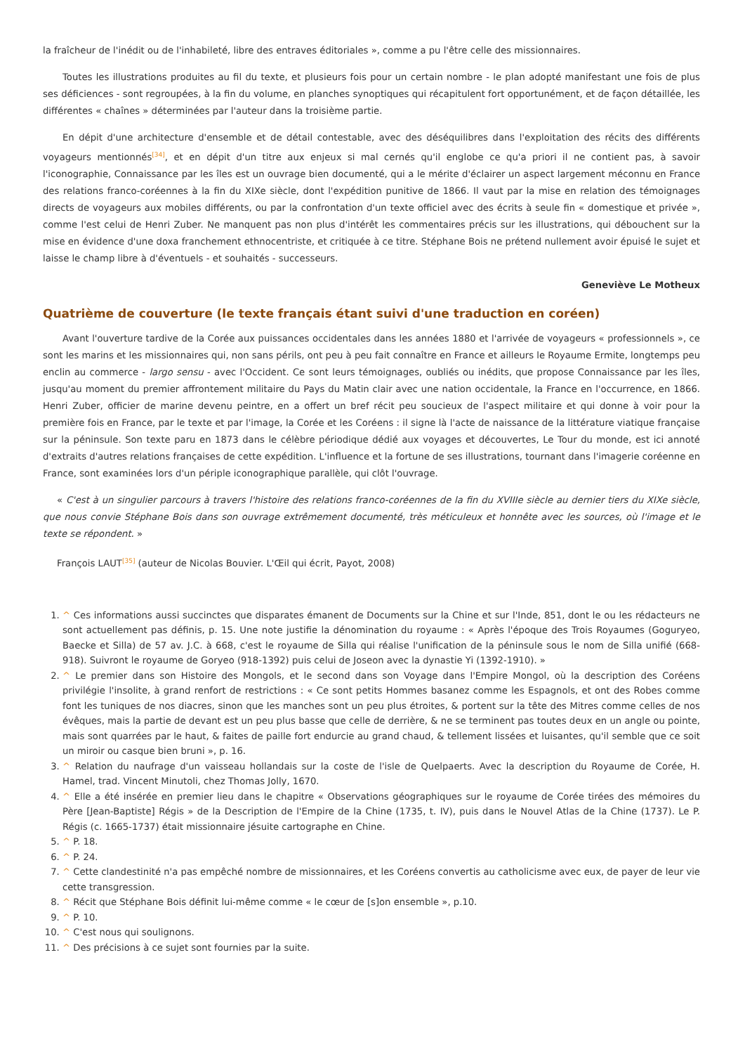la fraîcheur de l'inédit ou de l'inhabileté, libre des entraves éditoriales », comme a pu l'être celle des missionnaires.
Toutes les illustrations produites au fil du texte, et plusieurs fois pour un certain nombre - le plan adopté manifestant une fois de plus ses déficiences - sont regroupées, à la fin du volume, en planches synoptiques qui récapitulent fort opportunément, et de façon détaillée, les différentes « chaînes » déterminées par l'auteur dans la troisième partie.
En dépit d'une architecture d'ensemble et de détail contestable, avec des déséquilibres dans l'exploitation des récits des différents voyageurs mentionnés<sup>[34]</sup>, et en dépit d'un titre aux enjeux si mal cernés qu'il englobe ce qu'a priori il ne contient pas, à savoir l'iconographie, Connaissance par les îles est un ouvrage bien documenté, qui a le mérite d'éclairer un aspect largement méconnu en France des relations franco-coréennes à la fin du XIXe siècle, dont l'expédition punitive de 1866. Il vaut par la mise en relation des témoignages directs de voyageurs aux mobiles différents, ou par la confrontation d'un texte officiel avec des écrits à seule fin « domestique et privée », comme l'est celui de Henri Zuber. Ne manquent pas non plus d'intérêt les commentaires précis sur les illustrations, qui débouchent sur la mise en évidence d'une doxa franchement ethnocentriste, et critiquée à ce titre. Stéphane Bois ne prétend nullement avoir épuisé le sujet et laisse le champ libre à d'éventuels - et souhaités - successeurs.
Geneviève Le Motheux
Quatrième de couverture (le texte français étant suivi d'une traduction en coréen)
Avant l'ouverture tardive de la Corée aux puissances occidentales dans les années 1880 et l'arrivée de voyageurs « professionnels », ce sont les marins et les missionnaires qui, non sans périls, ont peu à peu fait connaître en France et ailleurs le Royaume Ermite, longtemps peu enclin au commerce - largo sensu - avec l'Occident. Ce sont leurs témoignages, oubliés ou inédits, que propose Connaissance par les îles, jusqu'au moment du premier affrontement militaire du Pays du Matin clair avec une nation occidentale, la France en l'occurrence, en 1866. Henri Zuber, officier de marine devenu peintre, en a offert un bref récit peu soucieux de l'aspect militaire et qui donne à voir pour la première fois en France, par le texte et par l'image, la Corée et les Coréens : il signe là l'acte de naissance de la littérature viatique française sur la péninsule. Son texte paru en 1873 dans le célèbre périodique dédié aux voyages et découvertes, Le Tour du monde, est ici annoté d'extraits d'autres relations françaises de cette expédition. L'influence et la fortune de ses illustrations, tournant dans l'imagerie coréenne en France, sont examinées lors d'un périple iconographique parallèle, qui clôt l'ouvrage.
« C'est à un singulier parcours à travers l'histoire des relations franco-coréennes de la fin du XVIIIe siècle au dernier tiers du XIXe siècle, que nous convie Stéphane Bois dans son ouvrage extrêmement documenté, très méticuleux et honnête avec les sources, où l'image et le texte se répondent. »
François LAUT<sup>[35]</sup> (auteur de Nicolas Bouvier. L'Œil qui écrit, Payot, 2008)
1. ^ Ces informations aussi succinctes que disparates émanent de Documents sur la Chine et sur l'Inde, 851, dont le ou les rédacteurs ne sont actuellement pas définis, p. 15. Une note justifie la dénomination du royaume : « Après l'époque des Trois Royaumes (Goguryeo, Baecke et Silla) de 57 av. J.C. à 668, c'est le royaume de Silla qui réalise l'unification de la péninsule sous le nom de Silla unifié (668-918). Suivront le royaume de Goryeo (918-1392) puis celui de Joseon avec la dynastie Yi (1392-1910). »
2. ^ Le premier dans son Histoire des Mongols, et le second dans son Voyage dans l'Empire Mongol, où la description des Coréens privilégie l'insolite, à grand renfort de restrictions : « Ce sont petits Hommes basanez comme les Espagnols, et ont des Robes comme font les tuniques de nos diacres, sinon que les manches sont un peu plus étroites, & portent sur la tête des Mitres comme celles de nos évêques, mais la partie de devant est un peu plus basse que celle de derrière, & ne se terminent pas toutes deux en un angle ou pointe, mais sont quarrées par le haut, & faites de paille fort endurcie au grand chaud, & tellement lissées et luisantes, qu'il semble que ce soit un miroir ou casque bien bruni », p. 16.
3. ^ Relation du naufrage d'un vaisseau hollandais sur la coste de l'isle de Quelpaerts. Avec la description du Royaume de Corée, H. Hamel, trad. Vincent Minutoli, chez Thomas Jolly, 1670.
4. ^ Elle a été insérée en premier lieu dans le chapitre « Observations géographiques sur le royaume de Corée tirées des mémoires du Père [Jean-Baptiste] Régis » de la Description de l'Empire de la Chine (1735, t. IV), puis dans le Nouvel Atlas de la Chine (1737). Le P. Régis (c. 1665-1737) était missionnaire jésuite cartographe en Chine.
5. ^ P. 18.
6. ^ P. 24.
7. ^ Cette clandestinité n'a pas empêché nombre de missionnaires, et les Coréens convertis au catholicisme avec eux, de payer de leur vie cette transgression.
8. ^ Récit que Stéphane Bois définit lui-même comme « le cœur de [s]on ensemble », p.10.
9. ^ P. 10.
10. ^ C'est nous qui soulignons.
11. ^ Des précisions à ce sujet sont fournies par la suite.